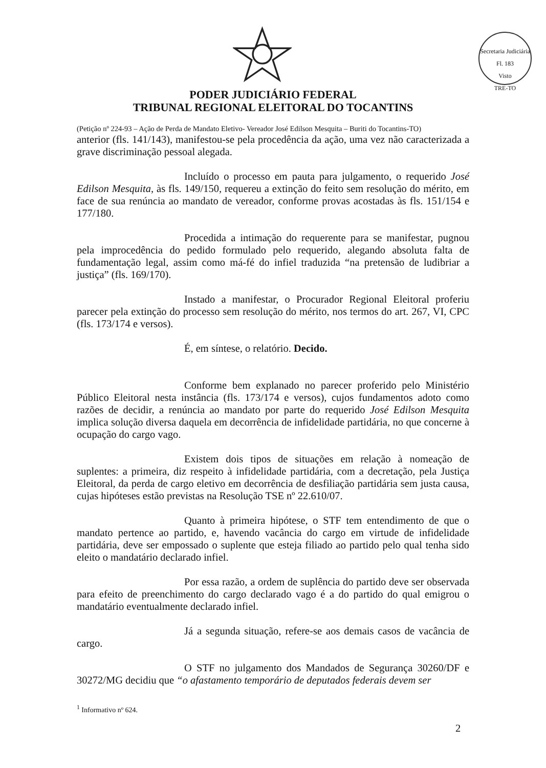Secretaria Judiciária
Fl. 183
Visto
TRE-TO
PODER JUDICIÁRIO FEDERAL
TRIBUNAL REGIONAL ELEITORAL DO TOCANTINS
(Petição nº 224-93 – Ação de Perda de Mandato Eletivo- Vereador José Edilson Mesquita – Buriti do Tocantins-TO)
anterior (fls. 141/143), manifestou-se pela procedência da ação, uma vez não caracterizada a grave discriminação pessoal alegada.
Incluído o processo em pauta para julgamento, o requerido José Edilson Mesquita, às fls. 149/150, requereu a extinção do feito sem resolução do mérito, em face de sua renúncia ao mandato de vereador, conforme provas acostadas às fls. 151/154 e 177/180.
Procedida a intimação do requerente para se manifestar, pugnou pela improcedência do pedido formulado pelo requerido, alegando absoluta falta de fundamentação legal, assim como má-fé do infiel traduzida “na pretensão de ludibriar a justiça” (fls. 169/170).
Instado a manifestar, o Procurador Regional Eleitoral proferiu parecer pela extinção do processo sem resolução do mérito, nos termos do art. 267, VI, CPC (fls. 173/174 e versos).
É, em síntese, o relatório. Decido.
Conforme bem explanado no parecer proferido pelo Ministério Público Eleitoral nesta instância (fls. 173/174 e versos), cujos fundamentos adoto como razões de decidir, a renúncia ao mandato por parte do requerido José Edilson Mesquita implica solução diversa daquela em decorrência de infidelidade partidária, no que concerne à ocupação do cargo vago.
Existem dois tipos de situações em relação à nomeação de suplentes: a primeira, diz respeito à infidelidade partidária, com a decretação, pela Justiça Eleitoral, da perda de cargo eletivo em decorrência de desfiliação partidária sem justa causa, cujas hipóteses estão previstas na Resolução TSE nº 22.610/07.
Quanto à primeira hipótese, o STF tem entendimento de que o mandato pertence ao partido, e, havendo vacância do cargo em virtude de infidelidade partidária, deve ser empossado o suplente que esteja filiado ao partido pelo qual tenha sido eleito o mandatário declarado infiel.
Por essa razão, a ordem de suplência do partido deve ser observada para efeito de preenchimento do cargo declarado vago é a do partido do qual emigrou o mandatário eventualmente declarado infiel.
Já a segunda situação, refere-se aos demais casos de vacância de cargo.
O STF no julgamento dos Mandados de Segurança 30260/DF e 30272/MG decidiu que “o afastamento temporário de deputados federais devem ser
<sup>1</sup> Informativo nº 624.
2